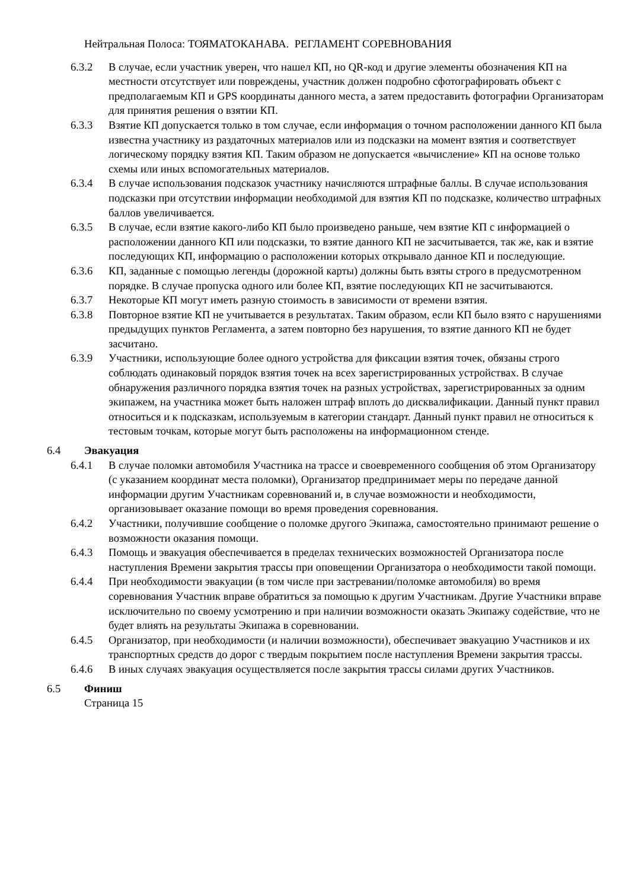Нейтральная Полоса: ТОЯМАТОКАНАВА. РЕГЛАМЕНТ СОРЕВНОВАНИЯ
6.3.2 В случае, если участник уверен, что нашел КП, но QR-код и другие элементы обозначения КП на местности отсутствует или повреждены, участник должен подробно сфотографировать объект с предполагаемым КП и GPS координаты данного места, а затем предоставить фотографии Организаторам для принятия решения о взятии КП.
6.3.3 Взятие КП допускается только в том случае, если информация о точном расположении данного КП была известна участнику из раздаточных материалов или из подсказки на момент взятия и соответствует логическому порядку взятия КП. Таким образом не допускается «вычисление» КП на основе только схемы или иных вспомогательных материалов.
6.3.4 В случае использования подсказок участнику начисляются штрафные баллы. В случае использования подсказки при отсутствии информации необходимой для взятия КП по подсказке, количество штрафных баллов увеличивается.
6.3.5 В случае, если взятие какого-либо КП было произведено раньше, чем взятие КП с информацией о расположении данного КП или подсказки, то взятие данного КП не засчитывается, так же, как и взятие последующих КП, информацию о расположении которых открывало данное КП и последующие.
6.3.6 КП, заданные с помощью легенды (дорожной карты) должны быть взяты строго в предусмотренном порядке. В случае пропуска одного или более КП, взятие последующих КП не засчитываются.
6.3.7 Некоторые КП могут иметь разную стоимость в зависимости от времени взятия.
6.3.8 Повторное взятие КП не учитывается в результатах. Таким образом, если КП было взято с нарушениями предыдущих пунктов Регламента, а затем повторно без нарушения, то взятие данного КП не будет засчитано.
6.3.9 Участники, использующие более одного устройства для фиксации взятия точек, обязаны строго соблюдать одинаковый порядок взятия точек на всех зарегистрированных устройствах. В случае обнаружения различного порядка взятия точек на разных устройствах, зарегистрированных за одним экипажем, на участника может быть наложен штраф вплоть до дисквалификации. Данный пункт правил относиться и к подсказкам, используемым в категории стандарт. Данный пункт правил не относиться к тестовым точкам, которые могут быть расположены на информационном стенде.
6.4 Эвакуация
6.4.1 В случае поломки автомобиля Участника на трассе и своевременного сообщения об этом Организатору (с указанием координат места поломки), Организатор предпринимает меры по передаче данной информации другим Участникам соревнований и, в случае возможности и необходимости, организовывает оказание помощи во время проведения соревнования.
6.4.2 Участники, получившие сообщение о поломке другого Экипажа, самостоятельно принимают решение о возможности оказания помощи.
6.4.3 Помощь и эвакуация обеспечивается в пределах технических возможностей Организатора после наступления Времени закрытия трассы при оповещении Организатора о необходимости такой помощи.
6.4.4 При необходимости эвакуации (в том числе при застревании/поломке автомобиля) во время соревнования Участник вправе обратиться за помощью к другим Участникам. Другие Участники вправе исключительно по своему усмотрению и при наличии возможности оказать Экипажу содействие, что не будет влиять на результаты Экипажа в соревновании.
6.4.5 Организатор, при необходимости (и наличии возможности), обеспечивает эвакуацию Участников и их транспортных средств до дорог с твердым покрытием после наступления Времени закрытия трассы.
6.4.6 В иных случаях эвакуация осуществляется после закрытия трассы силами других Участников.
6.5 Финиш
Страница 15